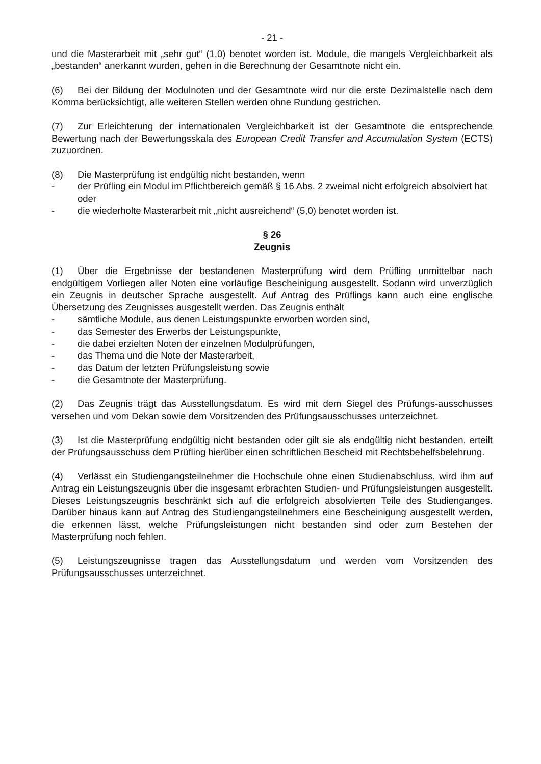- 21 -
und die Masterarbeit mit „sehr gut“ (1,0) benotet worden ist. Module, die mangels Vergleichbarkeit als „bestanden“ anerkannt wurden, gehen in die Berechnung der Gesamtnote nicht ein.
(6) Bei der Bildung der Modulnoten und der Gesamtnote wird nur die erste Dezimalstelle nach dem Komma berücksichtigt, alle weiteren Stellen werden ohne Rundung gestrichen.
(7) Zur Erleichterung der internationalen Vergleichbarkeit ist der Gesamtnote die entsprechende Bewertung nach der Bewertungsskala des European Credit Transfer and Accumulation System (ECTS) zuzuordnen.
(8) Die Masterprüfung ist endgültig nicht bestanden, wenn
- der Prüfling ein Modul im Pflichtbereich gemäß § 16 Abs. 2 zweimal nicht erfolgreich absolviert hat oder
- die wiederholte Masterarbeit mit „nicht ausreichend“ (5,0) benotet worden ist.
§ 26
Zeugnis
(1) Über die Ergebnisse der bestandenen Masterprüfung wird dem Prüfling unmittelbar nach endgültigem Vorliegen aller Noten eine vorläufige Bescheinigung ausgestellt. Sodann wird unverzüglich ein Zeugnis in deutscher Sprache ausgestellt. Auf Antrag des Prüflings kann auch eine englische Übersetzung des Zeugnisses ausgestellt werden. Das Zeugnis enthält
- sämtliche Module, aus denen Leistungspunkte erworben worden sind,
- das Semester des Erwerbs der Leistungspunkte,
- die dabei erzielten Noten der einzelnen Modulprüfungen,
- das Thema und die Note der Masterarbeit,
- das Datum der letzten Prüfungsleistung sowie
- die Gesamtnote der Masterprüfung.
(2) Das Zeugnis trägt das Ausstellungsdatum. Es wird mit dem Siegel des Prüfungs-ausschusses versehen und vom Dekan sowie dem Vorsitzenden des Prüfungsausschusses unterzeichnet.
(3) Ist die Masterprüfung endgültig nicht bestanden oder gilt sie als endgültig nicht bestanden, erteilt der Prüfungsausschuss dem Prüfling hierüber einen schriftlichen Bescheid mit Rechtsbehelfsbelehrung.
(4) Verlässt ein Studiengangsteilnehmer die Hochschule ohne einen Studienabschluss, wird ihm auf Antrag ein Leistungszeugnis über die insgesamt erbrachten Studien- und Prüfungsleistungen ausgestellt. Dieses Leistungszeugnis beschränkt sich auf die erfolgreich absolvierten Teile des Studienganges. Darüber hinaus kann auf Antrag des Studiengangsteilnehmers eine Bescheinigung ausgestellt werden, die erkennen lässt, welche Prüfungsleistungen nicht bestanden sind oder zum Bestehen der Masterprüfung noch fehlen.
(5) Leistungszeugnisse tragen das Ausstellungsdatum und werden vom Vorsitzenden des Prüfungsausschusses unterzeichnet.